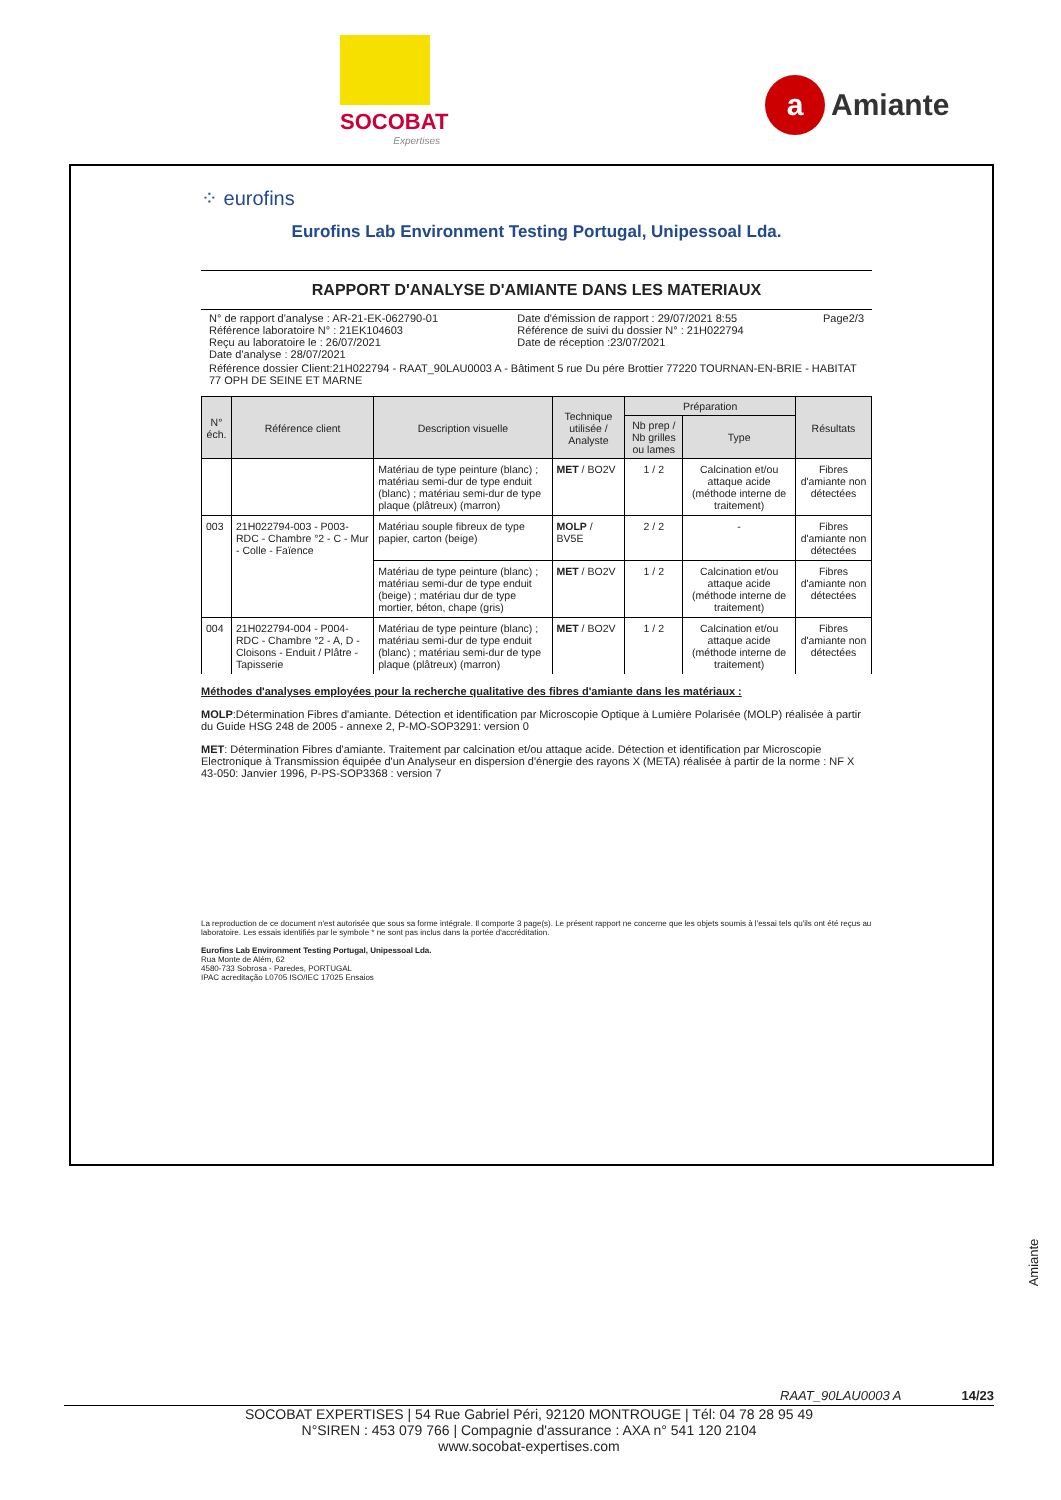SOCOBAT
Expertises
a Amiante
⁘ eurofins
Eurofins Lab Environment Testing Portugal, Unipessoal Lda.
RAPPORT D'ANALYSE D'AMIANTE DANS LES MATERIAUX
N° de rapport d'analyse : AR-21-EK-062790-01
Référence laboratoire N° : 21EK104603
Reçu au laboratoire le : 26/07/2021
Date d'analyse : 28/07/2021
Date d'émission de rapport : 29/07/2021 8:55
Référence de suivi du dossier N° : 21H022794
Date de réception :23/07/2021
Page2/3
Référence dossier Client:21H022794 - RAAT_90LAU0003 A - Bâtiment 5 rue Du pére Brottier 77220 TOURNAN-EN-BRIE - HABITAT 77 OPH DE SEINE ET MARNE
| N° éch. | Référence client | Description visuelle | Technique utilisée / Analyste | Préparation | | Résultats |
| --- | --- | --- | --- | --- | --- | --- |
| | | | | Nb prep / Nb grilles ou lames | Type | |
| | | Matériau de type peinture (blanc) ; matériau semi-dur de type enduit (blanc) ; matériau semi-dur de type plaque (plâtreux) (marron) | MET / BO2V | 1 / 2 | Calcination et/ou attaque acide (méthode interne de traitement) | Fibres d'amiante non détectées |
| 003 | 21H022794-003 - P003-RDC - Chambre °2 - C - Mur - Colle - Faïence | Matériau souple fibreux de type papier, carton (beige) | MOLP / BV5E | 2 / 2 | - | Fibres d'amiante non détectées |
| | | Matériau de type peinture (blanc) ; matériau semi-dur de type enduit (beige) ; matériau dur de type mortier, béton, chape (gris) | MET / BO2V | 1 / 2 | Calcination et/ou attaque acide (méthode interne de traitement) | Fibres d'amiante non détectées |
| 004 | 21H022794-004 - P004-RDC - Chambre °2 - A, D - Cloisons - Enduit / Plâtre - Tapisserie | Matériau de type peinture (blanc) ; matériau semi-dur de type enduit (blanc) ; matériau semi-dur de type plaque (plâtreux) (marron) | MET / BO2V | 1 / 2 | Calcination et/ou attaque acide (méthode interne de traitement) | Fibres d'amiante non détectées |
Méthodes d'analyses employées pour la recherche qualitative des fibres d'amiante dans les matériaux :
MOLP:Détermination Fibres d'amiante. Détection et identification par Microscopie Optique à Lumière Polarisée (MOLP) réalisée à partir du Guide HSG 248 de 2005 - annexe 2, P-MO-SOP3291: version 0
MET: Détermination Fibres d'amiante. Traitement par calcination et/ou attaque acide. Détection et identification par Microscopie Electronique à Transmission équipée d'un Analyseur en dispersion d'énergie des rayons X (META) réalisée à partir de la norme : NF X 43-050: Janvier 1996, P-PS-SOP3368 : version 7
La reproduction de ce document n'est autorisée que sous sa forme intégrale. Il comporte 3 page(s). Le présent rapport ne concerne que les objets soumis à l'essai tels qu'ils ont été reçus au laboratoire. Les essais identifiés par le symbole * ne sont pas inclus dans la portée d'accréditation.
Eurofins Lab Environment Testing Portugal, Unipessoal Lda.
Rua Monte de Além, 62
4580-733 Sobrosa - Paredes, PORTUGAL
IPAC acreditação L0705 ISO/IEC 17025 Ensaios
Amiante
RAAT_90LAU0003 A 14/23
SOCOBAT EXPERTISES | 54 Rue Gabriel Péri, 92120 MONTROUGE | Tél: 04 78 28 95 49
N°SIREN : 453 079 766 | Compagnie d'assurance : AXA n° 541 120 2104
www.socobat-expertises.com